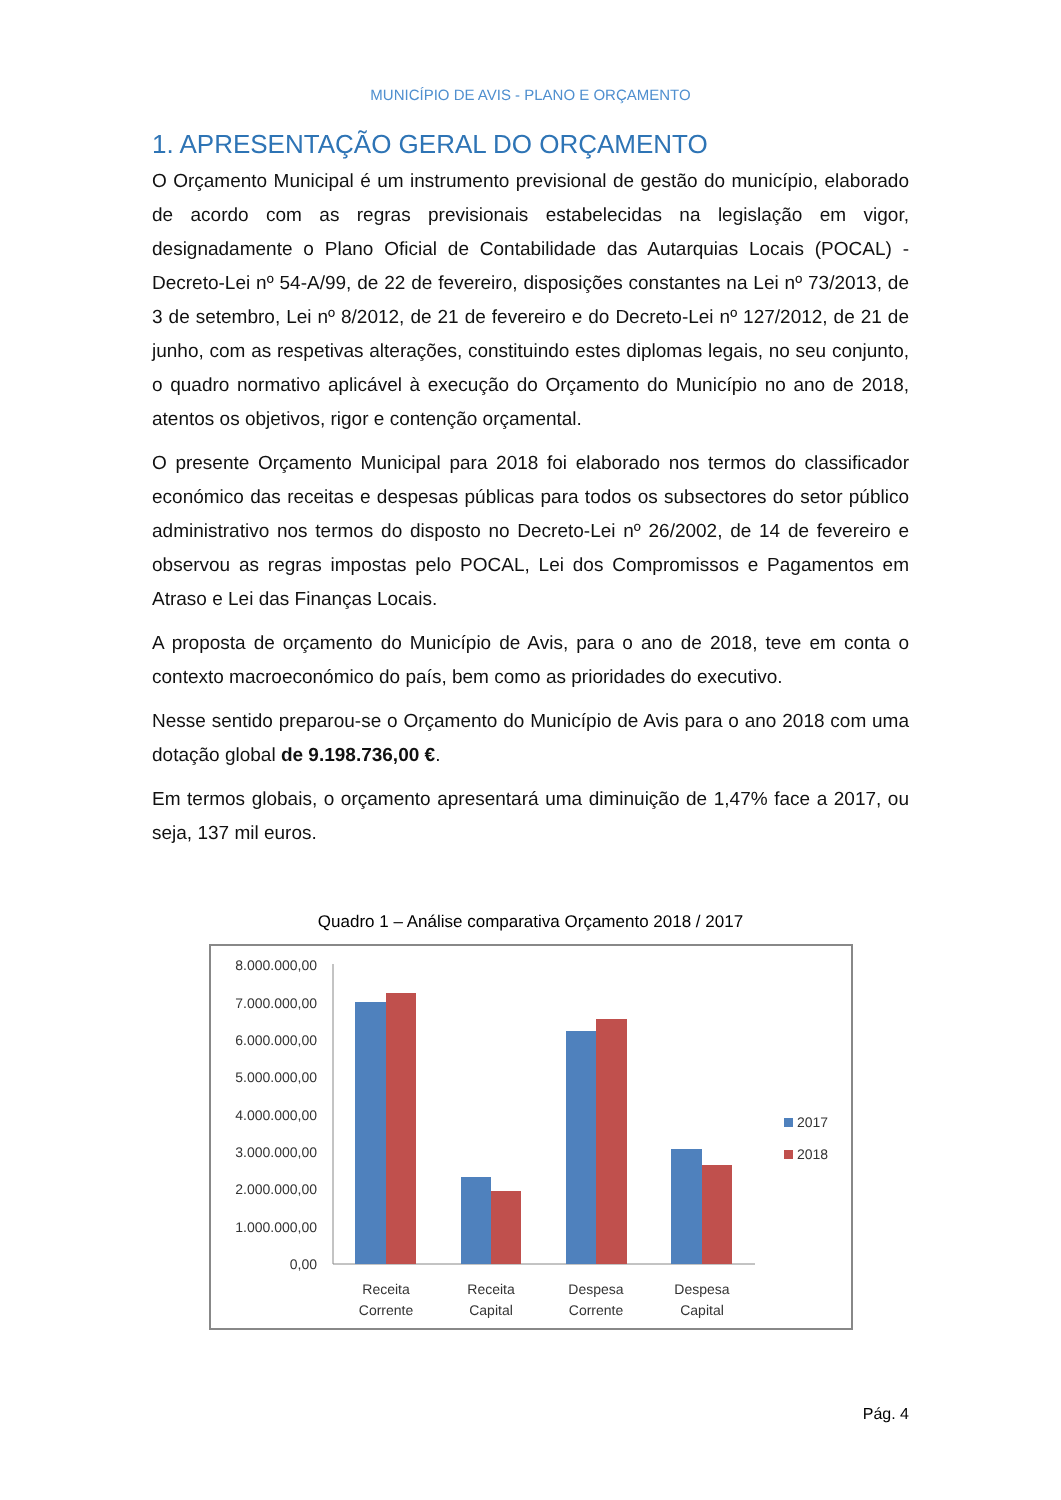MUNICÍPIO DE AVIS - PLANO E ORÇAMENTO
1. APRESENTAÇÃO GERAL DO ORÇAMENTO
O Orçamento Municipal é um instrumento previsional de gestão do município, elaborado de acordo com as regras previsionais estabelecidas na legislação em vigor, designadamente o Plano Oficial de Contabilidade das Autarquias Locais (POCAL) - Decreto-Lei nº 54-A/99, de 22 de fevereiro, disposições constantes na Lei nº 73/2013, de 3 de setembro, Lei nº 8/2012, de 21 de fevereiro e do Decreto-Lei nº 127/2012, de 21 de junho, com as respetivas alterações, constituindo estes diplomas legais, no seu conjunto, o quadro normativo aplicável à execução do Orçamento do Município no ano de 2018, atentos os objetivos, rigor e contenção orçamental.
O presente Orçamento Municipal para 2018 foi elaborado nos termos do classificador económico das receitas e despesas públicas para todos os subsectores do setor público administrativo nos termos do disposto no Decreto-Lei nº 26/2002, de 14 de fevereiro e observou as regras impostas pelo POCAL, Lei dos Compromissos e Pagamentos em Atraso e Lei das Finanças Locais.
A proposta de orçamento do Município de Avis, para o ano de 2018, teve em conta o contexto macroeconómico do país, bem como as prioridades do executivo.
Nesse sentido preparou-se o Orçamento do Município de Avis para o ano 2018 com uma dotação global de 9.198.736,00 €.
Em termos globais, o orçamento apresentará uma diminuição de 1,47% face a 2017, ou seja, 137 mil euros.
Quadro 1 – Análise comparativa Orçamento 2018 / 2017
8.000.000,00
7.000.000,00
6.000.000,00
5.000.000,00
4.000.000,00
3.000.000,00
2.000.000,00
1.000.000,00
0,00
Receita
Corrente
Receita
Capital
Despesa
Corrente
Despesa
Capital
2017
2018
Pág. 4